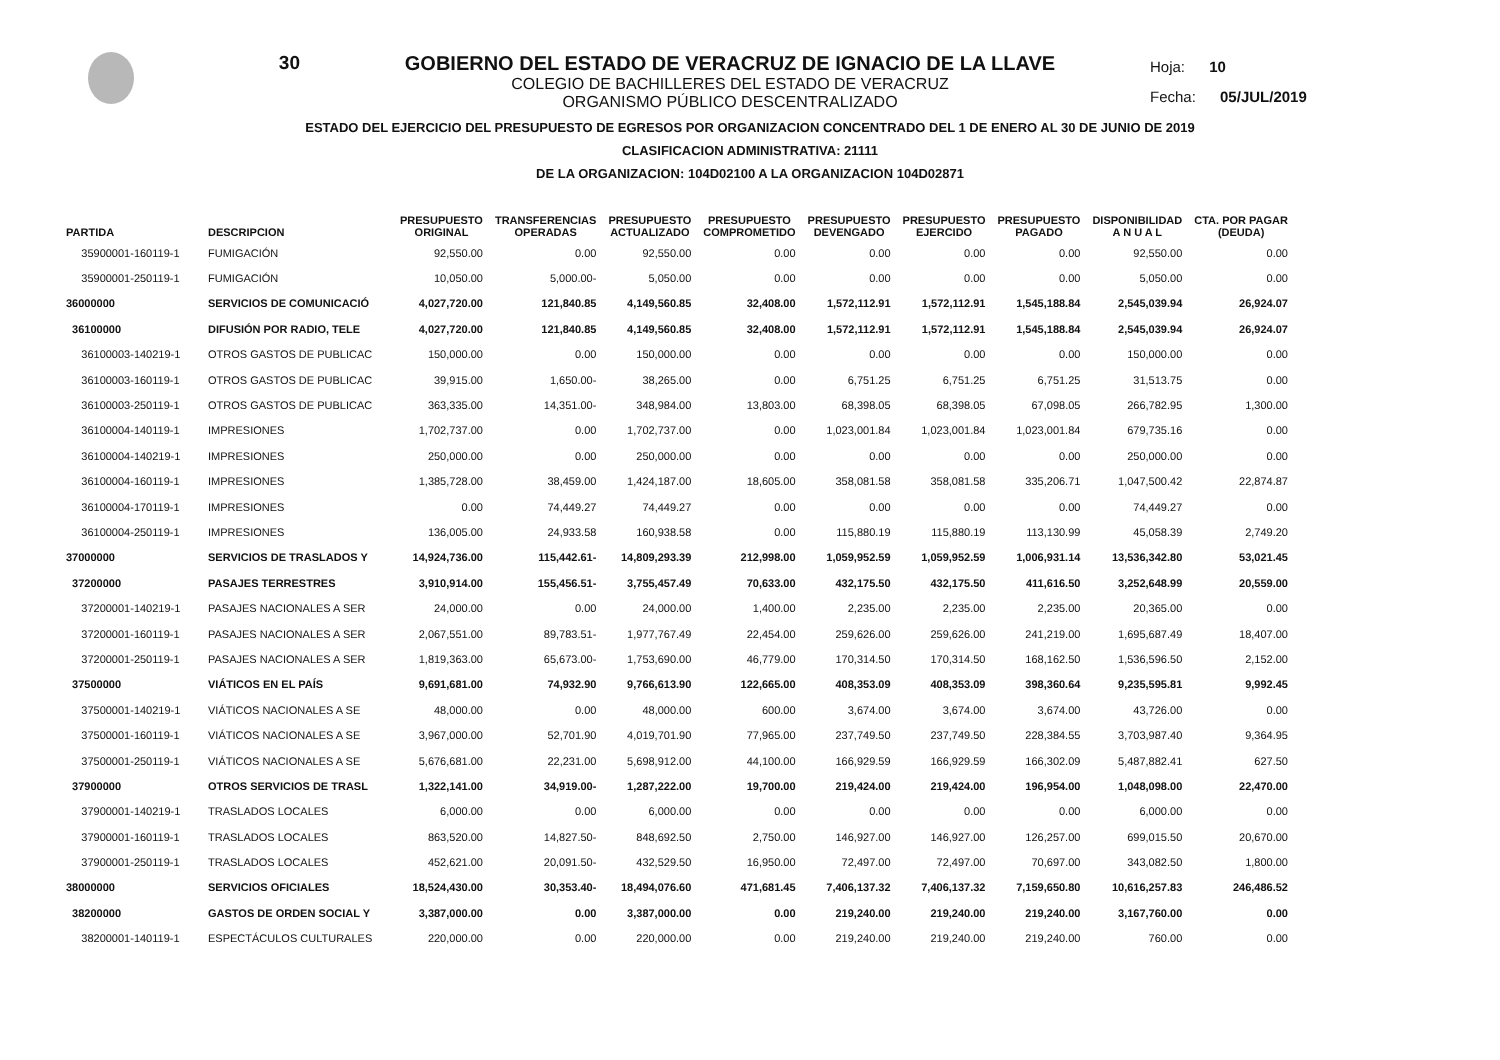30 GOBIERNO DEL ESTADO DE VERACRUZ DE IGNACIO DE LA LLAVE
COLEGIO DE BACHILLERES DEL ESTADO DE VERACRUZ
ORGANISMO PÚBLICO DESCENTRALIZADO
Hoja: 10
Fecha: 05/JUL/2019
ESTADO DEL EJERCICIO DEL PRESUPUESTO DE EGRESOS POR ORGANIZACION CONCENTRADO DEL 1 DE ENERO AL 30 DE JUNIO DE 2019
CLASIFICACION ADMINISTRATIVA: 21111
DE LA ORGANIZACION: 104D02100 A LA ORGANIZACION 104D02871
| PARTIDA | DESCRIPCION | PRESUPUESTO ORIGINAL | TRANSFERENCIAS OPERADAS | PRESUPUESTO ACTUALIZADO | PRESUPUESTO COMPROMETIDO | PRESUPUESTO DEVENGADO | PRESUPUESTO EJERCIDO | PRESUPUESTO PAGADO | DISPONIBILIDAD A N U A L | CTA. POR PAGAR (DEUDA) |
| --- | --- | --- | --- | --- | --- | --- | --- | --- | --- | --- |
| 35900001-160119-1 | FUMIGACIÓN | 92,550.00 | 0.00 | 92,550.00 | 0.00 | 0.00 | 0.00 | 0.00 | 92,550.00 | 0.00 |
| 35900001-250119-1 | FUMIGACIÓN | 10,050.00 | 5,000.00- | 5,050.00 | 0.00 | 0.00 | 0.00 | 0.00 | 5,050.00 | 0.00 |
| 36000000 | SERVICIOS DE COMUNICACIÓ | 4,027,720.00 | 121,840.85 | 4,149,560.85 | 32,408.00 | 1,572,112.91 | 1,572,112.91 | 1,545,188.84 | 2,545,039.94 | 26,924.07 |
| 36100000 | DIFUSIÓN POR RADIO, TELE | 4,027,720.00 | 121,840.85 | 4,149,560.85 | 32,408.00 | 1,572,112.91 | 1,572,112.91 | 1,545,188.84 | 2,545,039.94 | 26,924.07 |
| 36100003-140219-1 | OTROS GASTOS DE PUBLICAC | 150,000.00 | 0.00 | 150,000.00 | 0.00 | 0.00 | 0.00 | 0.00 | 150,000.00 | 0.00 |
| 36100003-160119-1 | OTROS GASTOS DE PUBLICAC | 39,915.00 | 1,650.00- | 38,265.00 | 0.00 | 6,751.25 | 6,751.25 | 6,751.25 | 31,513.75 | 0.00 |
| 36100003-250119-1 | OTROS GASTOS DE PUBLICAC | 363,335.00 | 14,351.00- | 348,984.00 | 13,803.00 | 68,398.05 | 68,398.05 | 67,098.05 | 266,782.95 | 1,300.00 |
| 36100004-140119-1 | IMPRESIONES | 1,702,737.00 | 0.00 | 1,702,737.00 | 0.00 | 1,023,001.84 | 1,023,001.84 | 1,023,001.84 | 679,735.16 | 0.00 |
| 36100004-140219-1 | IMPRESIONES | 250,000.00 | 0.00 | 250,000.00 | 0.00 | 0.00 | 0.00 | 0.00 | 250,000.00 | 0.00 |
| 36100004-160119-1 | IMPRESIONES | 1,385,728.00 | 38,459.00 | 1,424,187.00 | 18,605.00 | 358,081.58 | 358,081.58 | 335,206.71 | 1,047,500.42 | 22,874.87 |
| 36100004-170119-1 | IMPRESIONES | 0.00 | 74,449.27 | 74,449.27 | 0.00 | 0.00 | 0.00 | 0.00 | 74,449.27 | 0.00 |
| 36100004-250119-1 | IMPRESIONES | 136,005.00 | 24,933.58 | 160,938.58 | 0.00 | 115,880.19 | 115,880.19 | 113,130.99 | 45,058.39 | 2,749.20 |
| 37000000 | SERVICIOS DE TRASLADOS Y | 14,924,736.00 | 115,442.61- | 14,809,293.39 | 212,998.00 | 1,059,952.59 | 1,059,952.59 | 1,006,931.14 | 13,536,342.80 | 53,021.45 |
| 37200000 | PASAJES TERRESTRES | 3,910,914.00 | 155,456.51- | 3,755,457.49 | 70,633.00 | 432,175.50 | 432,175.50 | 411,616.50 | 3,252,648.99 | 20,559.00 |
| 37200001-140219-1 | PASAJES NACIONALES A SER | 24,000.00 | 0.00 | 24,000.00 | 1,400.00 | 2,235.00 | 2,235.00 | 2,235.00 | 20,365.00 | 0.00 |
| 37200001-160119-1 | PASAJES NACIONALES A SER | 2,067,551.00 | 89,783.51- | 1,977,767.49 | 22,454.00 | 259,626.00 | 259,626.00 | 241,219.00 | 1,695,687.49 | 18,407.00 |
| 37200001-250119-1 | PASAJES NACIONALES A SER | 1,819,363.00 | 65,673.00- | 1,753,690.00 | 46,779.00 | 170,314.50 | 170,314.50 | 168,162.50 | 1,536,596.50 | 2,152.00 |
| 37500000 | VIÁTICOS EN EL PAÍS | 9,691,681.00 | 74,932.90 | 9,766,613.90 | 122,665.00 | 408,353.09 | 408,353.09 | 398,360.64 | 9,235,595.81 | 9,992.45 |
| 37500001-140219-1 | VIÁTICOS NACIONALES A SE | 48,000.00 | 0.00 | 48,000.00 | 600.00 | 3,674.00 | 3,674.00 | 3,674.00 | 43,726.00 | 0.00 |
| 37500001-160119-1 | VIÁTICOS NACIONALES A SE | 3,967,000.00 | 52,701.90 | 4,019,701.90 | 77,965.00 | 237,749.50 | 237,749.50 | 228,384.55 | 3,703,987.40 | 9,364.95 |
| 37500001-250119-1 | VIÁTICOS NACIONALES A SE | 5,676,681.00 | 22,231.00 | 5,698,912.00 | 44,100.00 | 166,929.59 | 166,929.59 | 166,302.09 | 5,487,882.41 | 627.50 |
| 37900000 | OTROS SERVICIOS DE TRASL | 1,322,141.00 | 34,919.00- | 1,287,222.00 | 19,700.00 | 219,424.00 | 219,424.00 | 196,954.00 | 1,048,098.00 | 22,470.00 |
| 37900001-140219-1 | TRASLADOS LOCALES | 6,000.00 | 0.00 | 6,000.00 | 0.00 | 0.00 | 0.00 | 0.00 | 6,000.00 | 0.00 |
| 37900001-160119-1 | TRASLADOS LOCALES | 863,520.00 | 14,827.50- | 848,692.50 | 2,750.00 | 146,927.00 | 146,927.00 | 126,257.00 | 699,015.50 | 20,670.00 |
| 37900001-250119-1 | TRASLADOS LOCALES | 452,621.00 | 20,091.50- | 432,529.50 | 16,950.00 | 72,497.00 | 72,497.00 | 70,697.00 | 343,082.50 | 1,800.00 |
| 38000000 | SERVICIOS OFICIALES | 18,524,430.00 | 30,353.40- | 18,494,076.60 | 471,681.45 | 7,406,137.32 | 7,406,137.32 | 7,159,650.80 | 10,616,257.83 | 246,486.52 |
| 38200000 | GASTOS DE ORDEN SOCIAL Y | 3,387,000.00 | 0.00 | 3,387,000.00 | 0.00 | 219,240.00 | 219,240.00 | 219,240.00 | 3,167,760.00 | 0.00 |
| 38200001-140119-1 | ESPECTÁCULOS CULTURALES | 220,000.00 | 0.00 | 220,000.00 | 0.00 | 219,240.00 | 219,240.00 | 219,240.00 | 760.00 | 0.00 |